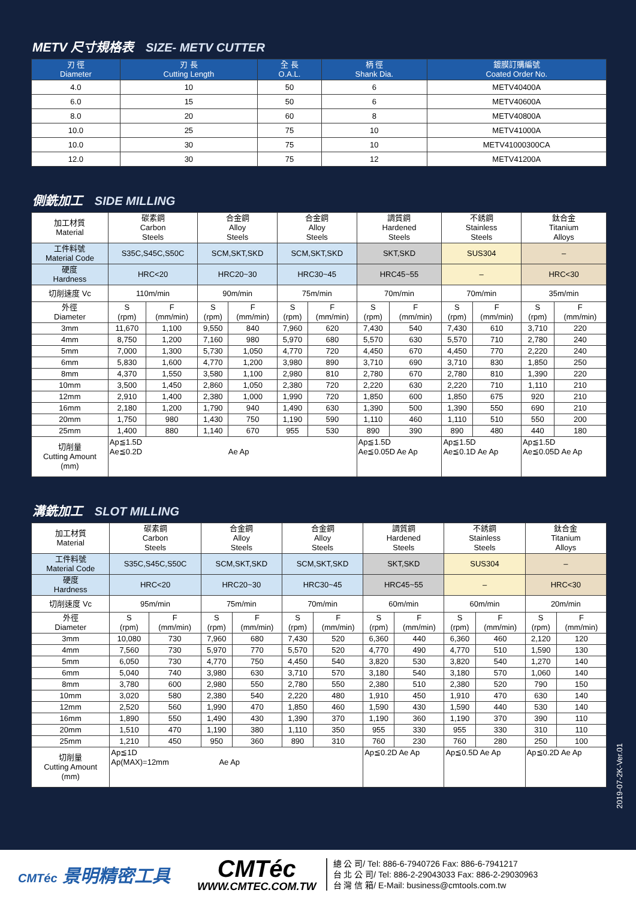METV 尺寸規格表 SIZE- METV CUTTER
| 刃 徑 Diameter | 刃 長 Cutting Length | 全 長 O.A.L. | 柄 徑 Shank Dia. | 鍍膜訂購編號 Coated Order No. |
| --- | --- | --- | --- | --- |
| 4.0 | 10 | 50 | 6 | METV40400A |
| 6.0 | 15 | 50 | 6 | METV40600A |
| 8.0 | 20 | 60 | 8 | METV40800A |
| 10.0 | 25 | 75 | 10 | METV41000A |
| 10.0 | 30 | 75 | 10 | METV41000300CA |
| 12.0 | 30 | 75 | 12 | METV41200A |
側銑加工 SIDE MILLING
| 加工材質 Material | 碳素鋼 Carbon Steels | | 合金鋼 Alloy Steels | | 合金鋼 Alloy Steels | | 調質鋼 Hardened Steels | | 不銹鋼 Stainless Steels | | 鈦合金 Titanium Alloys | |
| --- | --- | --- | --- | --- | --- | --- | --- | --- | --- | --- | --- | --- |
| 工件料號 Material Code | S35C,S45C,S50C | | SCM,SKT,SKD | | SCM,SKT,SKD | | SKT,SKD | | SUS304 | | – | |
| 硬度 Hardness | HRC<20 | | HRC20~30 | | HRC30~45 | | HRC45~55 | | – | | HRC<30 | |
| 切削速度 Vc | 110m/min | | 90m/min | | 75m/min | | 70m/min | | 70m/min | | 35m/min | |
| 外徑 Diameter | S (rpm) | F (mm/min) | S (rpm) | F (mm/min) | S (rpm) | F (mm/min) | S (rpm) | F (mm/min) | S (rpm) | F (mm/min) | S (rpm) | F (mm/min) |
| 3mm | 11,670 | 1,100 | 9,550 | 840 | 7,960 | 620 | 7,430 | 540 | 7,430 | 610 | 3,710 | 220 |
| 4mm | 8,750 | 1,200 | 7,160 | 980 | 5,970 | 680 | 5,570 | 630 | 5,570 | 710 | 2,780 | 240 |
| 5mm | 7,000 | 1,300 | 5,730 | 1,050 | 4,770 | 720 | 4,450 | 670 | 4,450 | 770 | 2,220 | 240 |
| 6mm | 5,830 | 1,600 | 4,770 | 1,200 | 3,980 | 890 | 3,710 | 690 | 3,710 | 830 | 1,850 | 250 |
| 8mm | 4,370 | 1,550 | 3,580 | 1,100 | 2,980 | 810 | 2,780 | 670 | 2,780 | 810 | 1,390 | 220 |
| 10mm | 3,500 | 1,450 | 2,860 | 1,050 | 2,380 | 720 | 2,220 | 630 | 2,220 | 710 | 1,110 | 210 |
| 12mm | 2,910 | 1,400 | 2,380 | 1,000 | 1,990 | 720 | 1,850 | 600 | 1,850 | 675 | 920 | 210 |
| 16mm | 2,180 | 1,200 | 1,790 | 940 | 1,490 | 630 | 1,390 | 500 | 1,390 | 550 | 690 | 210 |
| 20mm | 1,750 | 980 | 1,430 | 750 | 1,190 | 590 | 1,110 | 460 | 1,110 | 510 | 550 | 200 |
| 25mm | 1,400 | 880 | 1,140 | 670 | 955 | 530 | 890 | 390 | 890 | 480 | 440 | 180 |
| 切削量 Cutting Amount (mm) | Ap≦1.5D Ae≦0.2D Ae Ap | | | | | | Ap≦1.5D Ae≦0.05D Ae Ap | | Ap≦1.5D Ae≦0.1D Ae Ap | | Ap≦1.5D Ae≦0.05D Ae Ap | |
溝銑加工 SLOT MILLING
| 加工材質 Material | 碳素鋼 Carbon Steels | | 合金鋼 Alloy Steels | | 合金鋼 Alloy Steels | | 調質鋼 Hardened Steels | | 不銹鋼 Stainless Steels | | 鈦合金 Titanium Alloys | |
| --- | --- | --- | --- | --- | --- | --- | --- | --- | --- | --- | --- | --- |
| 工件料號 Material Code | S35C,S45C,S50C | | SCM,SKT,SKD | | SCM,SKT,SKD | | SKT,SKD | | SUS304 | | – | |
| 硬度 Hardness | HRC<20 | | HRC20~30 | | HRC30~45 | | HRC45~55 | | – | | HRC<30 | |
| 切削速度 Vc | 95m/min | | 75m/min | | 70m/min | | 60m/min | | 60m/min | | 20m/min | |
| 外徑 Diameter | S (rpm) | F (mm/min) | S (rpm) | F (mm/min) | S (rpm) | F (mm/min) | S (rpm) | F (mm/min) | S (rpm) | F (mm/min) | S (rpm) | F (mm/min) |
| 3mm | 10,080 | 730 | 7,960 | 680 | 7,430 | 520 | 6,360 | 440 | 6,360 | 460 | 2,120 | 120 |
| 4mm | 7,560 | 730 | 5,970 | 770 | 5,570 | 520 | 4,770 | 490 | 4,770 | 510 | 1,590 | 130 |
| 5mm | 6,050 | 730 | 4,770 | 750 | 4,450 | 540 | 3,820 | 530 | 3,820 | 540 | 1,270 | 140 |
| 6mm | 5,040 | 740 | 3,980 | 630 | 3,710 | 570 | 3,180 | 540 | 3,180 | 570 | 1,060 | 140 |
| 8mm | 3,780 | 600 | 2,980 | 550 | 2,780 | 550 | 2,380 | 510 | 2,380 | 520 | 790 | 150 |
| 10mm | 3,020 | 580 | 2,380 | 540 | 2,220 | 480 | 1,910 | 450 | 1,910 | 470 | 630 | 140 |
| 12mm | 2,520 | 560 | 1,990 | 470 | 1,850 | 460 | 1,590 | 430 | 1,590 | 440 | 530 | 140 |
| 16mm | 1,890 | 550 | 1,490 | 430 | 1,390 | 370 | 1,190 | 360 | 1,190 | 370 | 390 | 110 |
| 20mm | 1,510 | 470 | 1,190 | 380 | 1,110 | 350 | 955 | 330 | 955 | 330 | 310 | 110 |
| 25mm | 1,210 | 450 | 950 | 360 | 890 | 310 | 760 | 230 | 760 | 280 | 250 | 100 |
| 切削量 Cutting Amount (mm) | Ap≦1D Ap(MAX)=12mm Ae Ap | | | | | | Ap≦0.2D Ae Ap | | Ap≦0.5D Ae Ap | | Ap≦0.2D Ae Ap | |
2019-07-2K-Ver.01
CMTéc 景明精密工具
CMTéc
WWW.CMTEC.COM.TW
總 公 司/ Tel: 886-6-7940726 Fax: 886-6-7941217
台 北 公 司/ Tel: 886-2-29043033 Fax: 886-2-29030963
台 灣 信 箱/ E-Mail: business@cmtools.com.tw